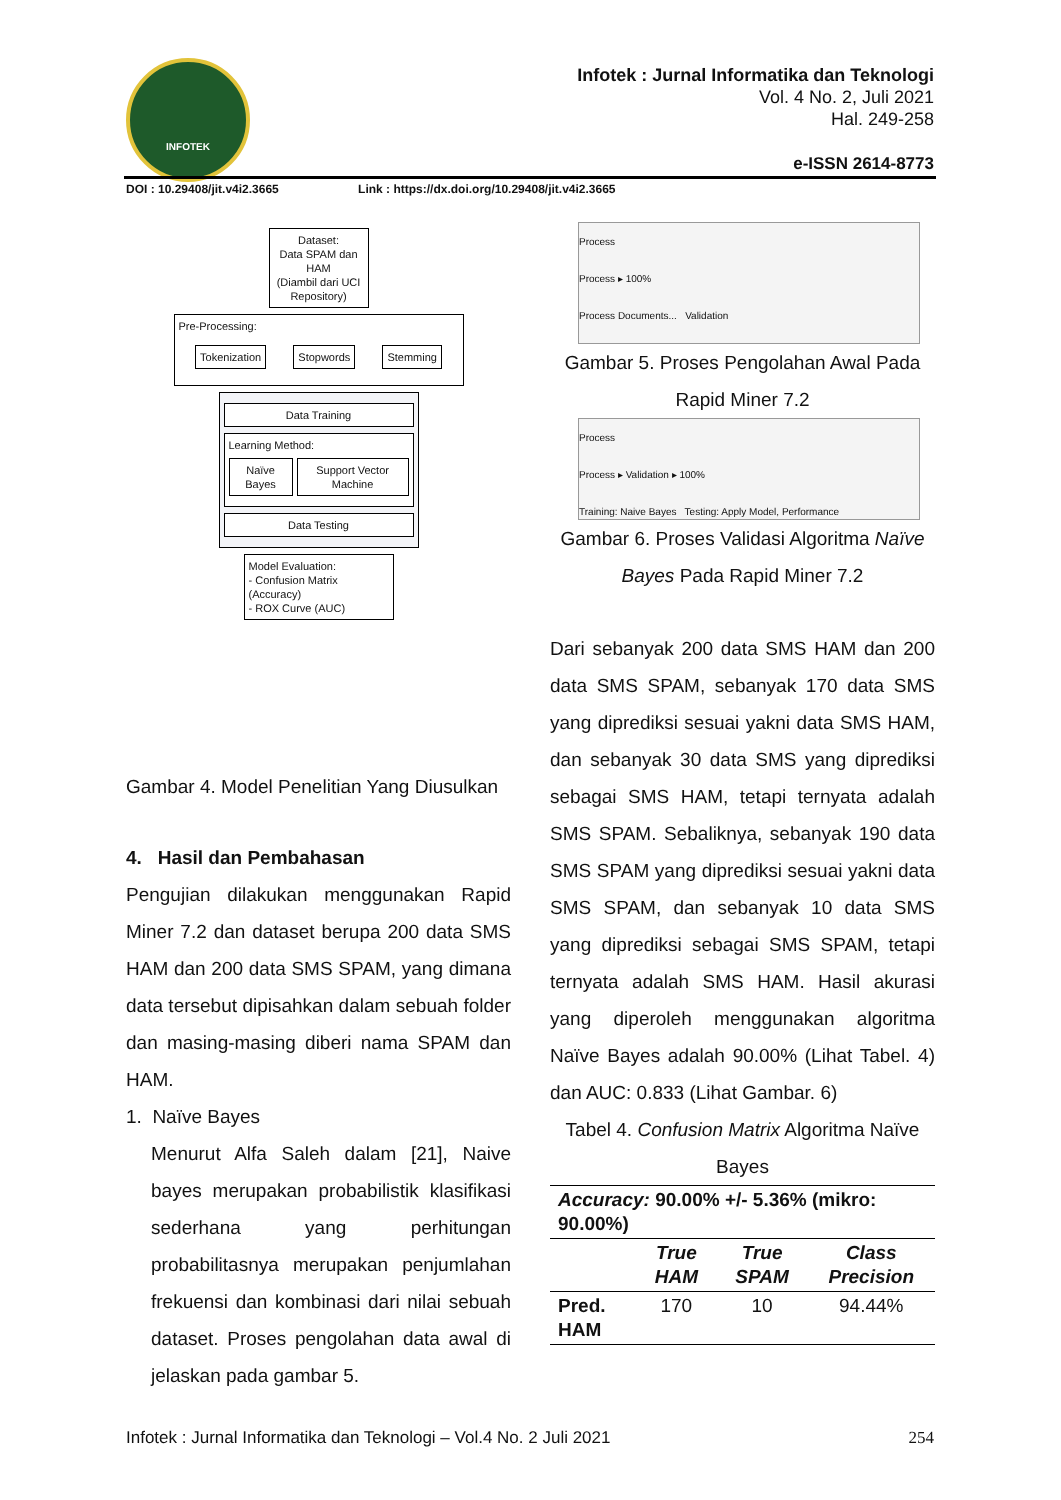INFOTEK
Infotek : Jurnal Informatika dan Teknologi
Vol. 4 No. 2, Juli 2021
Hal. 249-258
e-ISSN 2614-8773
DOI : 10.29408/jit.v4i2.3665 Link : https://dx.doi.org/10.29408/jit.v4i2.3665
Dataset:
Data SPAM dan HAM
(Diambil dari UCI Repository)
Pre-Processing:
Tokenization Stopwords Stemming
Data Training
Learning Method:
Naïve Bayes Support Vector Machine
Data Testing
Model Evaluation:
- Confusion Matrix (Accuracy)
- ROX Curve (AUC)
Gambar 4. Model Penelitian Yang Diusulkan
4. Hasil dan Pembahasan
Pengujian dilakukan menggunakan Rapid Miner 7.2 dan dataset berupa 200 data SMS HAM dan 200 data SMS SPAM, yang dimana data tersebut dipisahkan dalam sebuah folder dan masing-masing diberi nama SPAM dan HAM.
1. Naïve Bayes
Menurut Alfa Saleh dalam [21], Naive bayes merupakan probabilistik klasifikasi sederhana yang perhitungan probabilitasnya merupakan penjumlahan frekuensi dan kombinasi dari nilai sebuah dataset. Proses pengolahan data awal di jelaskan pada gambar 5.
Process
Process ▸ 100%
Process Documents... Validation
Gambar 5. Proses Pengolahan Awal Pada Rapid Miner 7.2
Process
Process ▸ Validation ▸ 100%
Training: Naive Bayes Testing: Apply Model, Performance
Gambar 6. Proses Validasi Algoritma Naïve Bayes Pada Rapid Miner 7.2
Dari sebanyak 200 data SMS HAM dan 200 data SMS SPAM, sebanyak 170 data SMS yang diprediksi sesuai yakni data SMS HAM, dan sebanyak 30 data SMS yang diprediksi sebagai SMS HAM, tetapi ternyata adalah SMS SPAM. Sebaliknya, sebanyak 190 data SMS SPAM yang diprediksi sesuai yakni data SMS SPAM, dan sebanyak 10 data SMS yang diprediksi sebagai SMS SPAM, tetapi ternyata adalah SMS HAM. Hasil akurasi yang diperoleh menggunakan algoritma Naïve Bayes adalah 90.00% (Lihat Tabel. 4) dan AUC: 0.833 (Lihat Gambar. 6)
Tabel 4. Confusion Matrix Algoritma Naïve Bayes
| Accuracy: 90.00% +/- 5.36% (mikro: 90.00%) | | | |
| --- | --- | --- | --- |
| | True HAM | True SPAM | Class Precision |
| Pred. HAM | 170 | 10 | 94.44% |
Infotek : Jurnal Informatika dan Teknologi – Vol.4 No. 2 Juli 2021 254